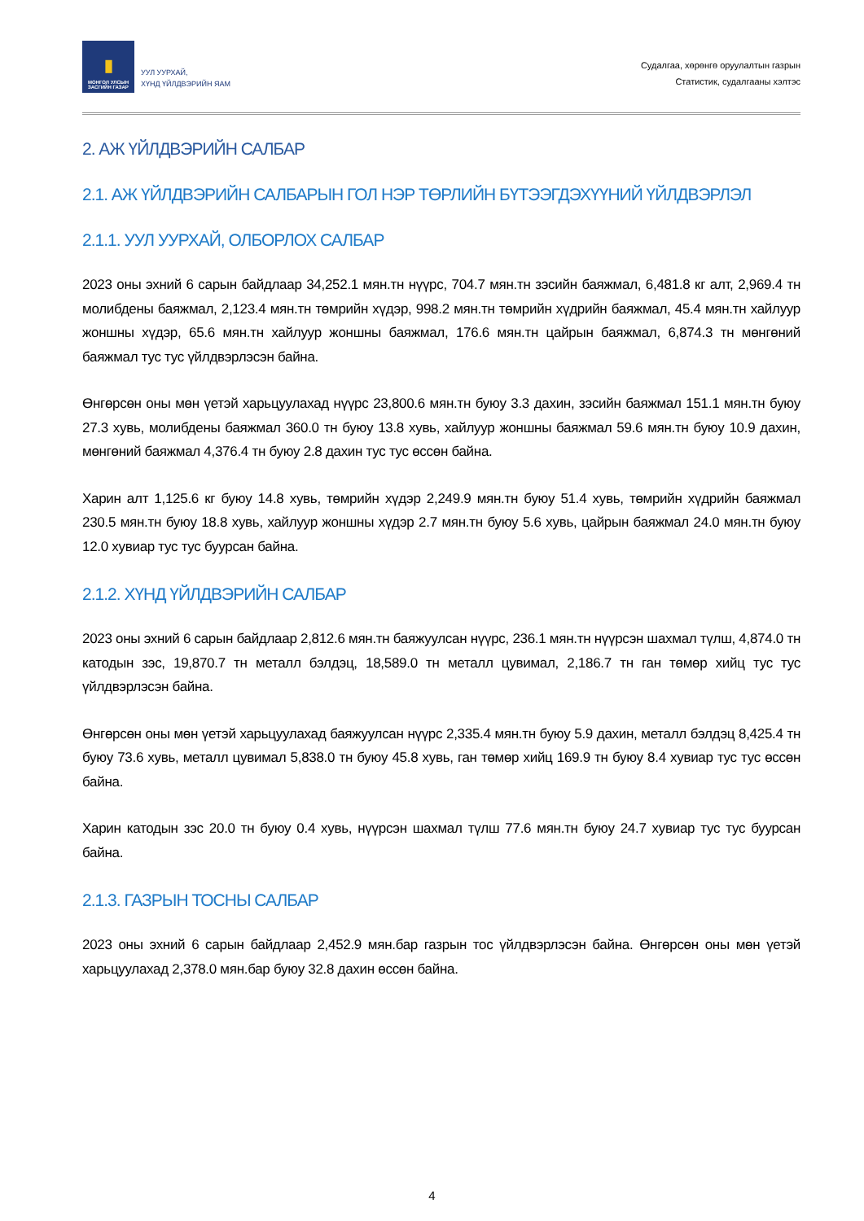▮
МОНГОЛ УЛСЫН
ЗАСГИЙН ГАЗАР
УУЛ УУРХАЙ,
ХҮНД ҮЙЛДВЭРИЙН ЯАМ
Судалгаа, хөрөнгө оруулалтын газрын
Статистик, судалгааны хэлтэс
2. АЖ ҮЙЛДВЭРИЙН САЛБАР
2.1. АЖ ҮЙЛДВЭРИЙН САЛБАРЫН ГОЛ НЭР ТӨРЛИЙН БҮТЭЭГДЭХҮҮНИЙ ҮЙЛДВЭРЛЭЛ
2.1.1. УУЛ УУРХАЙ, ОЛБОРЛОХ САЛБАР
2023 оны эхний 6 сарын байдлаар 34,252.1 мян.тн нүүрс, 704.7 мян.тн зэсийн баяжмал, 6,481.8 кг алт, 2,969.4 тн молибдены баяжмал, 2,123.4 мян.тн төмрийн хүдэр, 998.2 мян.тн төмрийн хүдрийн баяжмал, 45.4 мян.тн хайлуур жоншны хүдэр, 65.6 мян.тн хайлуур жоншны баяжмал, 176.6 мян.тн цайрын баяжмал, 6,874.3 тн мөнгөний баяжмал тус тус үйлдвэрлэсэн байна.
Өнгөрсөн оны мөн үетэй харьцуулахад нүүрс 23,800.6 мян.тн буюу 3.3 дахин, зэсийн баяжмал 151.1 мян.тн буюу 27.3 хувь, молибдены баяжмал 360.0 тн буюу 13.8 хувь, хайлуур жоншны баяжмал 59.6 мян.тн буюу 10.9 дахин, мөнгөний баяжмал 4,376.4 тн буюу 2.8 дахин тус тус өссөн байна.
Харин алт 1,125.6 кг буюу 14.8 хувь, төмрийн хүдэр 2,249.9 мян.тн буюу 51.4 хувь, төмрийн хүдрийн баяжмал 230.5 мян.тн буюу 18.8 хувь, хайлуур жоншны хүдэр 2.7 мян.тн буюу 5.6 хувь, цайрын баяжмал 24.0 мян.тн буюу 12.0 хувиар тус тус буурсан байна.
2.1.2. ХҮНД ҮЙЛДВЭРИЙН САЛБАР
2023 оны эхний 6 сарын байдлаар 2,812.6 мян.тн баяжуулсан нүүрс, 236.1 мян.тн нүүрсэн шахмал түлш, 4,874.0 тн катодын зэс, 19,870.7 тн металл бэлдэц, 18,589.0 тн металл цувимал, 2,186.7 тн ган төмөр хийц тус тус үйлдвэрлэсэн байна.
Өнгөрсөн оны мөн үетэй харьцуулахад баяжуулсан нүүрс 2,335.4 мян.тн буюу 5.9 дахин, металл бэлдэц 8,425.4 тн буюу 73.6 хувь, металл цувимал 5,838.0 тн буюу 45.8 хувь, ган төмөр хийц 169.9 тн буюу 8.4 хувиар тус тус өссөн байна.
Харин катодын зэс 20.0 тн буюу 0.4 хувь, нүүрсэн шахмал түлш 77.6 мян.тн буюу 24.7 хувиар тус тус буурсан байна.
2.1.3. ГАЗРЫН ТОСНЫ САЛБАР
2023 оны эхний 6 сарын байдлаар 2,452.9 мян.бар газрын тос үйлдвэрлэсэн байна. Өнгөрсөн оны мөн үетэй харьцуулахад 2,378.0 мян.бар буюу 32.8 дахин өссөн байна.
4